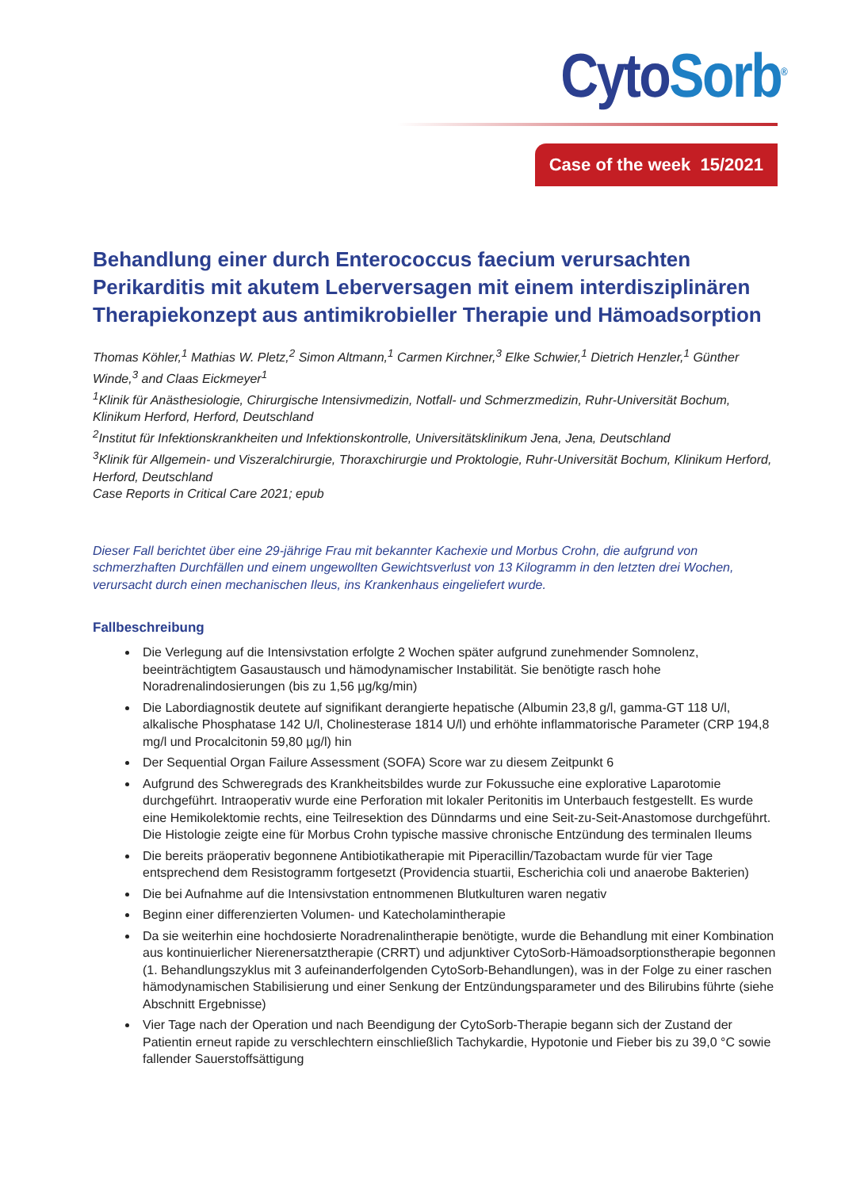Cyto Sorb<sup>®</sup>
Case of the week 15/2021
Behandlung einer durch Enterococcus faecium verursachten Perikarditis mit akutem Leberversagen mit einem interdisziplinären Therapiekonzept aus antimikrobieller Therapie und Hämoadsorption
Thomas Köhler,<sup>1</sup> Mathias W. Pletz,<sup>2</sup> Simon Altmann,<sup>1</sup> Carmen Kirchner,<sup>3</sup> Elke Schwier,<sup>1</sup> Dietrich Henzler,<sup>1</sup> Günther Winde,<sup>3</sup> and Claas Eickmeyer<sup>1</sup>
<sup>1</sup> Klinik für Anästhesiologie, Chirurgische Intensivmedizin, Notfall- und Schmerzmedizin, Ruhr-Universität Bochum, Klinikum Herford, Herford, Deutschland
<sup>2</sup> Institut für Infektionskrankheiten und Infektionskontrolle, Universitätsklinikum Jena, Jena, Deutschland
<sup>3</sup> Klinik für Allgemein- und Viszeralchirurgie, Thoraxchirurgie und Proktologie, Ruhr-Universität Bochum, Klinikum Herford, Herford, Deutschland
Case Reports in Critical Care 2021; epub
Dieser Fall berichtet über eine 29-jährige Frau mit bekannter Kachexie und Morbus Crohn, die aufgrund von schmerzhaften Durchfällen und einem ungewollten Gewichtsverlust von 13 Kilogramm in den letzten drei Wochen, verursacht durch einen mechanischen Ileus, ins Krankenhaus eingeliefert wurde.
Fallbeschreibung
Die Verlegung auf die Intensivstation erfolgte 2 Wochen später aufgrund zunehmender Somnolenz, beeinträchtigtem Gasaustausch und hämodynamischer Instabilität. Sie benötigte rasch hohe Noradrenalindosierungen (bis zu 1,56 µg/kg/min)
Die Labordiagnostik deutete auf signifikant derangierte hepatische (Albumin 23,8 g/l, gamma-GT 118 U/l, alkalische Phosphatase 142 U/l, Cholinesterase 1814 U/l) und erhöhte inflammatorische Parameter (CRP 194,8 mg/l und Procalcitonin 59,80 µg/l) hin
Der Sequential Organ Failure Assessment (SOFA) Score war zu diesem Zeitpunkt 6
Aufgrund des Schweregrads des Krankheitsbildes wurde zur Fokussuche eine explorative Laparotomie durchgeführt. Intraoperativ wurde eine Perforation mit lokaler Peritonitis im Unterbauch festgestellt. Es wurde eine Hemikolektomie rechts, eine Teilresektion des Dünndarms und eine Seit-zu-Seit-Anastomose durchgeführt. Die Histologie zeigte eine für Morbus Crohn typische massive chronische Entzündung des terminalen Ileums
Die bereits präoperativ begonnene Antibiotikatherapie mit Piperacillin/Tazobactam wurde für vier Tage entsprechend dem Resistogramm fortgesetzt (Providencia stuartii, Escherichia coli und anaerobe Bakterien)
Die bei Aufnahme auf die Intensivstation entnommenen Blutkulturen waren negativ
Beginn einer differenzierten Volumen- und Katecholamintherapie
Da sie weiterhin eine hochdosierte Noradrenalintherapie benötigte, wurde die Behandlung mit einer Kombination aus kontinuierlicher Nierenersatztherapie (CRRT) und adjunktiver CytoSorb-Hämoadsorptionstherapie begonnen (1. Behandlungszyklus mit 3 aufeinanderfolgenden CytoSorb-Behandlungen), was in der Folge zu einer raschen hämodynamischen Stabilisierung und einer Senkung der Entzündungsparameter und des Bilirubins führte (siehe Abschnitt Ergebnisse)
Vier Tage nach der Operation und nach Beendigung der CytoSorb-Therapie begann sich der Zustand der Patientin erneut rapide zu verschlechtern einschließlich Tachykardie, Hypotonie und Fieber bis zu 39,0 °C sowie fallender Sauerstoffsättigung